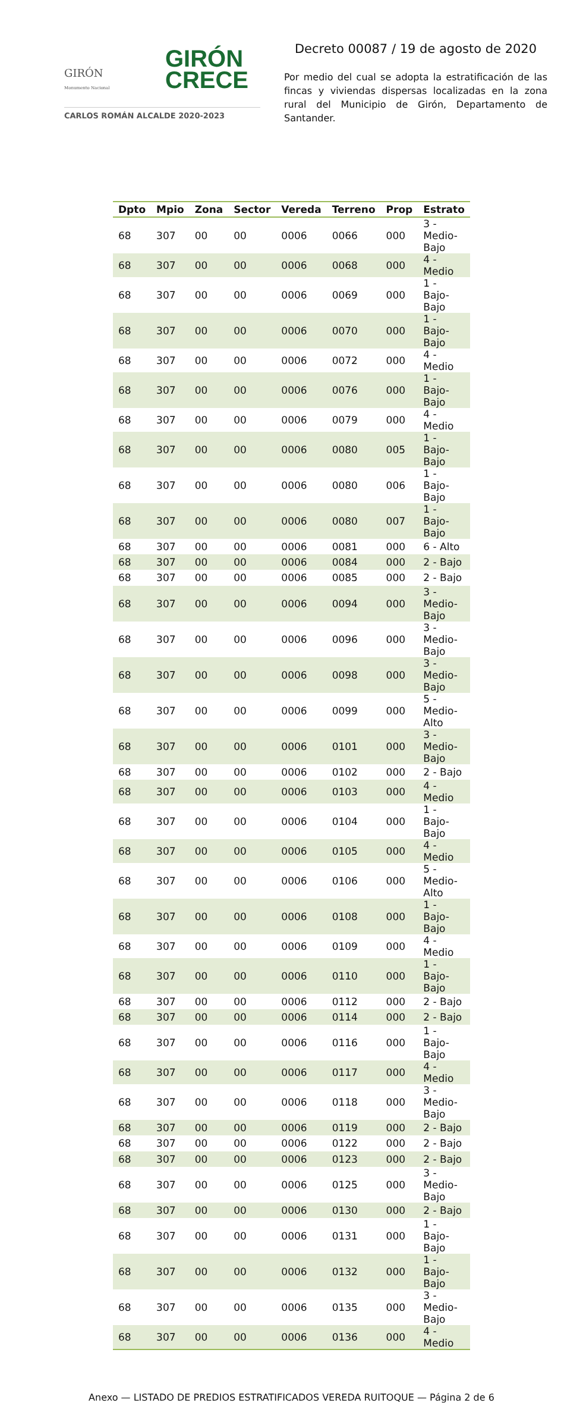GIRÓN
CRECE
GIRÓN
Monumento Nacional
CARLOS ROMÁN ALCALDE 2020-2023
Decreto 00087 / 19 de agosto de 2020
Por medio del cual se adopta la estratificación de las fincas y viviendas dispersas localizadas en la zona rural del Municipio de Girón, Departamento de Santander.
| Dpto | Mpio | Zona | Sector | Vereda | Terreno | Prop | Estrato |
| --- | --- | --- | --- | --- | --- | --- | --- |
| 68 | 307 | 00 | 00 | 0006 | 0066 | 000 | 3 - Medio-Bajo |
| 68 | 307 | 00 | 00 | 0006 | 0068 | 000 | 4 - Medio |
| 68 | 307 | 00 | 00 | 0006 | 0069 | 000 | 1 - Bajo-Bajo |
| 68 | 307 | 00 | 00 | 0006 | 0070 | 000 | 1 - Bajo-Bajo |
| 68 | 307 | 00 | 00 | 0006 | 0072 | 000 | 4 - Medio |
| 68 | 307 | 00 | 00 | 0006 | 0076 | 000 | 1 - Bajo-Bajo |
| 68 | 307 | 00 | 00 | 0006 | 0079 | 000 | 4 - Medio |
| 68 | 307 | 00 | 00 | 0006 | 0080 | 005 | 1 - Bajo-Bajo |
| 68 | 307 | 00 | 00 | 0006 | 0080 | 006 | 1 - Bajo-Bajo |
| 68 | 307 | 00 | 00 | 0006 | 0080 | 007 | 1 - Bajo-Bajo |
| 68 | 307 | 00 | 00 | 0006 | 0081 | 000 | 6 - Alto |
| 68 | 307 | 00 | 00 | 0006 | 0084 | 000 | 2 - Bajo |
| 68 | 307 | 00 | 00 | 0006 | 0085 | 000 | 2 - Bajo |
| 68 | 307 | 00 | 00 | 0006 | 0094 | 000 | 3 - Medio-Bajo |
| 68 | 307 | 00 | 00 | 0006 | 0096 | 000 | 3 - Medio-Bajo |
| 68 | 307 | 00 | 00 | 0006 | 0098 | 000 | 3 - Medio-Bajo |
| 68 | 307 | 00 | 00 | 0006 | 0099 | 000 | 5 - Medio-Alto |
| 68 | 307 | 00 | 00 | 0006 | 0101 | 000 | 3 - Medio-Bajo |
| 68 | 307 | 00 | 00 | 0006 | 0102 | 000 | 2 - Bajo |
| 68 | 307 | 00 | 00 | 0006 | 0103 | 000 | 4 - Medio |
| 68 | 307 | 00 | 00 | 0006 | 0104 | 000 | 1 - Bajo-Bajo |
| 68 | 307 | 00 | 00 | 0006 | 0105 | 000 | 4 - Medio |
| 68 | 307 | 00 | 00 | 0006 | 0106 | 000 | 5 - Medio-Alto |
| 68 | 307 | 00 | 00 | 0006 | 0108 | 000 | 1 - Bajo-Bajo |
| 68 | 307 | 00 | 00 | 0006 | 0109 | 000 | 4 - Medio |
| 68 | 307 | 00 | 00 | 0006 | 0110 | 000 | 1 - Bajo-Bajo |
| 68 | 307 | 00 | 00 | 0006 | 0112 | 000 | 2 - Bajo |
| 68 | 307 | 00 | 00 | 0006 | 0114 | 000 | 2 - Bajo |
| 68 | 307 | 00 | 00 | 0006 | 0116 | 000 | 1 - Bajo-Bajo |
| 68 | 307 | 00 | 00 | 0006 | 0117 | 000 | 4 - Medio |
| 68 | 307 | 00 | 00 | 0006 | 0118 | 000 | 3 - Medio-Bajo |
| 68 | 307 | 00 | 00 | 0006 | 0119 | 000 | 2 - Bajo |
| 68 | 307 | 00 | 00 | 0006 | 0122 | 000 | 2 - Bajo |
| 68 | 307 | 00 | 00 | 0006 | 0123 | 000 | 2 - Bajo |
| 68 | 307 | 00 | 00 | 0006 | 0125 | 000 | 3 - Medio-Bajo |
| 68 | 307 | 00 | 00 | 0006 | 0130 | 000 | 2 - Bajo |
| 68 | 307 | 00 | 00 | 0006 | 0131 | 000 | 1 - Bajo-Bajo |
| 68 | 307 | 00 | 00 | 0006 | 0132 | 000 | 1 - Bajo-Bajo |
| 68 | 307 | 00 | 00 | 0006 | 0135 | 000 | 3 - Medio-Bajo |
| 68 | 307 | 00 | 00 | 0006 | 0136 | 000 | 4 - Medio |
Anexo — LISTADO DE PREDIOS ESTRATIFICADOS VEREDA RUITOQUE — Página 2 de 6